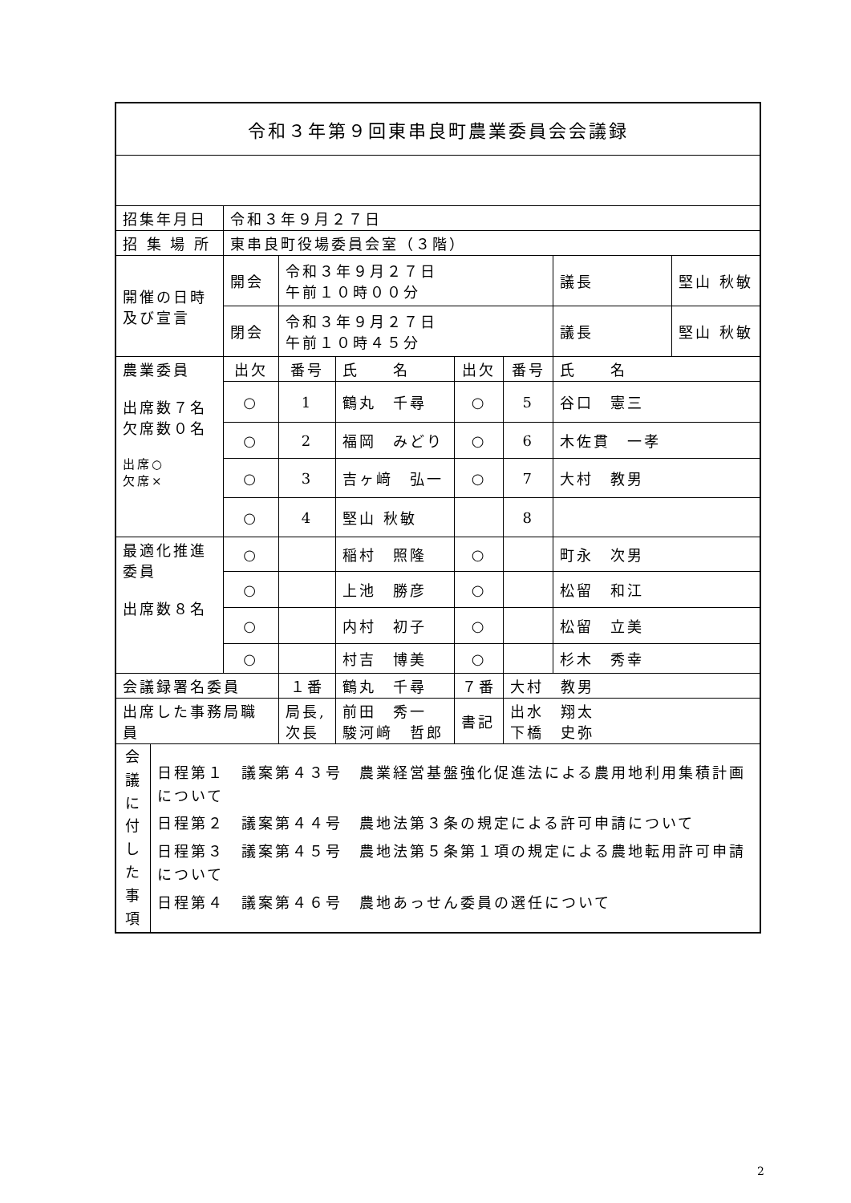| 令和３年第９回東串良町農業委員会会議録 | | | | | | | | |
| 招集年月日 | | 令和３年９月２７日 | | | | | | |
| 招 集 場 所 | | 東串良町役場委員会室（３階） | | | | | | |
| 開催の日時 及び宣言 | | 開会 | 令和３年９月２７日 午前１０時００分 | | | | 議長 | 堅山 秋敏 |
| | | 閉会 | 令和３年９月２７日 午前１０時４５分 | | | | 議長 | 堅山 秋敏 |
| 農業委員 出席数７名 欠席数０名 出席○ 欠席× | | 出欠 | 番号 | 氏 名 | 出欠 | 番号 | 氏 名 | |
| | | ○ | 1 | 鶴丸 千尋 | ○ | 5 | 谷口 憲三 | |
| | | ○ | 2 | 福岡 みどり | ○ | 6 | 木佐貫 一孝 | |
| | | ○ | 3 | 吉ヶ﨑 弘一 | ○ | 7 | 大村 教男 | |
| | | ○ | 4 | 堅山 秋敏 | | 8 | | |
| 最適化推進 委員 出席数８名 | | ○ | | 稲村 照隆 | ○ | | 町永 次男 | |
| | | ○ | | 上池 勝彦 | ○ | | 松留 和江 | |
| | | ○ | | 内村 初子 | ○ | | 松留 立美 | |
| | | ○ | | 村吉 博美 | ○ | | 杉木 秀幸 | |
| 会議録署名委員 | | | １番 | 鶴丸 千尋 | ７番 | 大村 教男 | | |
| 出席した事務局職員 | | | 局長, 次長 | 前田 秀一 駿河﨑 哲郎 | 書記 | 出水 翔太 下橋 史弥 | | |
| 会 議 に 付 し た 事 項 | 日程第１ 議案第４３号 農業経営基盤強化促進法による農用地利用集積計画について 日程第２ 議案第４４号 農地法第３条の規定による許可申請について 日程第３ 議案第４５号 農地法第５条第１項の規定による農地転用許可申請について 日程第４ 議案第４６号 農地あっせん委員の選任について | | | | | | | |
2